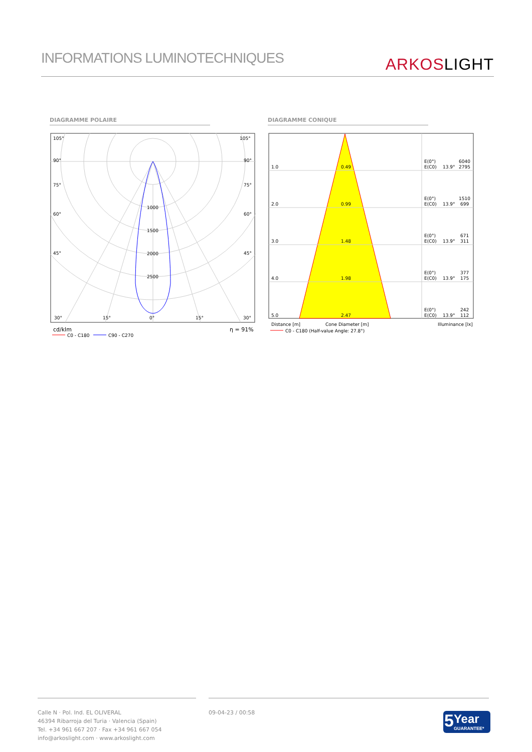INFORMATIONS LUMINOTECHNIQUES
ARKOS LIGHT
DIAGRAMME POLAIRE DIAGRAMME CONIQUE
105°
105°
90°
90°
75°
75°
60°
60°
45°
45°
1000
1500
2000
2500
30°
15°
0°
15°
30°
cd/klm
η = 91%
C0 - C180
C90 - C270
1.0
0.49
E(0°)
6040
E(C0)
13.9°
2795
2.0
0.99
E(0°)
1510
E(C0)
13.9°
699
3.0
1.48
E(0°)
671
E(C0)
13.9°
311
4.0
1.98
E(0°)
377
E(C0)
13.9°
175
5.0
2.47
E(0°)
242
E(C0)
13.9°
112
Distance [m]
Cone Diameter [m]
Illuminance [lx]
C0 - C180 (Half-value Angle: 27.8°)
Calle N · Pol. Ind. EL OLIVERAL
46394 Ribarroja del Turia · Valencia (Spain)
Tel. +34 961 667 207 · Fax +34 961 667 054
info@arkoslight.com · www.arkoslight.com
09-04-23 / 00:58
5
Year
GUARANTEE*